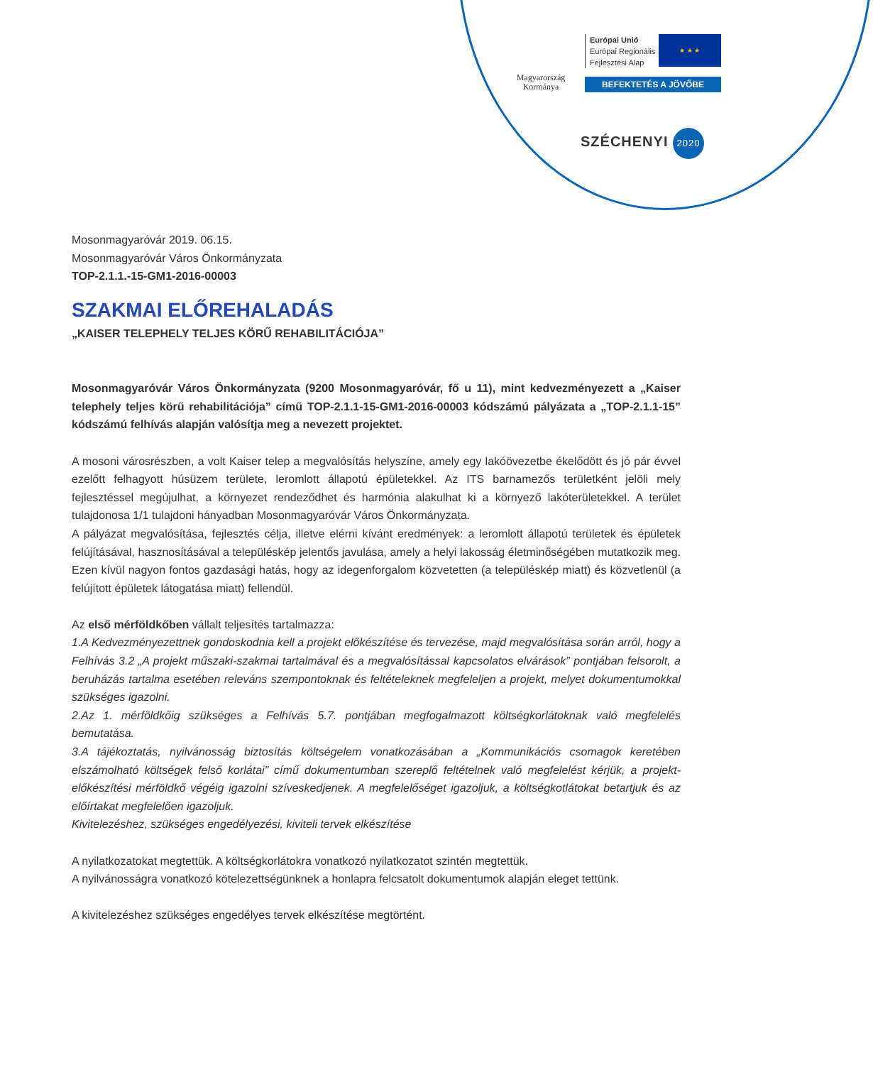Magyarország
Kormánya
Európai Unió
Európai Regionális
Fejlesztési Alap
★ ★ ★
BEFEKTETÉS A JÖVŐBE
SZÉCHENYI 2020
Mosonmagyaróvár 2019. 06.15.
Mosonmagyaróvár Város Önkormányzata
TOP-2.1.1.-15-GM1-2016-00003
SZAKMAI ELŐREHALADÁS
„KAISER TELEPHELY TELJES KÖRŰ REHABILITÁCIÓJA”
Mosonmagyaróvár Város Önkormányzata (9200 Mosonmagyaróvár, fő u 11), mint kedvezményezett a „Kaiser telephely teljes körű rehabilitációja” című TOP-2.1.1-15-GM1-2016-00003 kódszámú pályázata a „TOP-2.1.1-15” kódszámú felhívás alapján valósítja meg a nevezett projektet.
A mosoni városrészben, a volt Kaiser telep a megvalósítás helyszíne, amely egy lakóövezetbe ékelődött és jó pár évvel ezelőtt felhagyott húsüzem területe, leromlott állapotú épületekkel. Az ITS barnamezős területként jelöli mely fejlesztéssel megújulhat, a környezet rendeződhet és harmónia alakulhat ki a környező lakóterületekkel. A terület tulajdonosa 1/1 tulajdoni hányadban Mosonmagyaróvár Város Önkormányzata.
A pályázat megvalósítása, fejlesztés célja, illetve elérni kívánt eredmények: a leromlott állapotú területek és épületek felújításával, hasznosításával a településkép jelentős javulása, amely a helyi lakosság életminőségében mutatkozik meg. Ezen kívül nagyon fontos gazdasági hatás, hogy az idegenforgalom közvetetten (a településkép miatt) és közvetlenül (a felújított épületek látogatása miatt) fellendül.
Az első mérföldkőben vállalt teljesítés tartalmazza:
1.A Kedvezményezettnek gondoskodnia kell a projekt előkészítése és tervezése, majd megvalósítása során arról, hogy a Felhívás 3.2 „A projekt műszaki-szakmai tartalmával és a megvalósítással kapcsolatos elvárások” pontjában felsorolt, a beruházás tartalma esetében releváns szempontoknak és feltételeknek megfeleljen a projekt, melyet dokumentumokkal szükséges igazolni.
2.Az 1. mérföldkőig szükséges a Felhívás 5.7. pontjában megfogalmazott költségkorlátoknak való megfelelés bemutatása.
3.A tájékoztatás, nyilvánosság biztosítás költségelem vonatkozásában a „Kommunikációs csomagok keretében elszámolható költségek felső korlátai” című dokumentumban szereplő feltételnek való megfelelést kérjük, a projekt-előkészítési mérföldkő végéig igazolni szíveskedjenek. A megfelelőséget igazoljuk, a költségkotlátokat betartjuk és az előírtakat megfelelően igazoljuk.
Kivitelezéshez, szükséges engedélyezési, kiviteli tervek elkészítése
A nyilatkozatokat megtettük. A költségkorlátokra vonatkozó nyilatkozatot szintén megtettük.
A nyilvánosságra vonatkozó kötelezettségünknek a honlapra felcsatolt dokumentumok alapján eleget tettünk.
A kivitelezéshez szükséges engedélyes tervek elkészítése megtörtént.